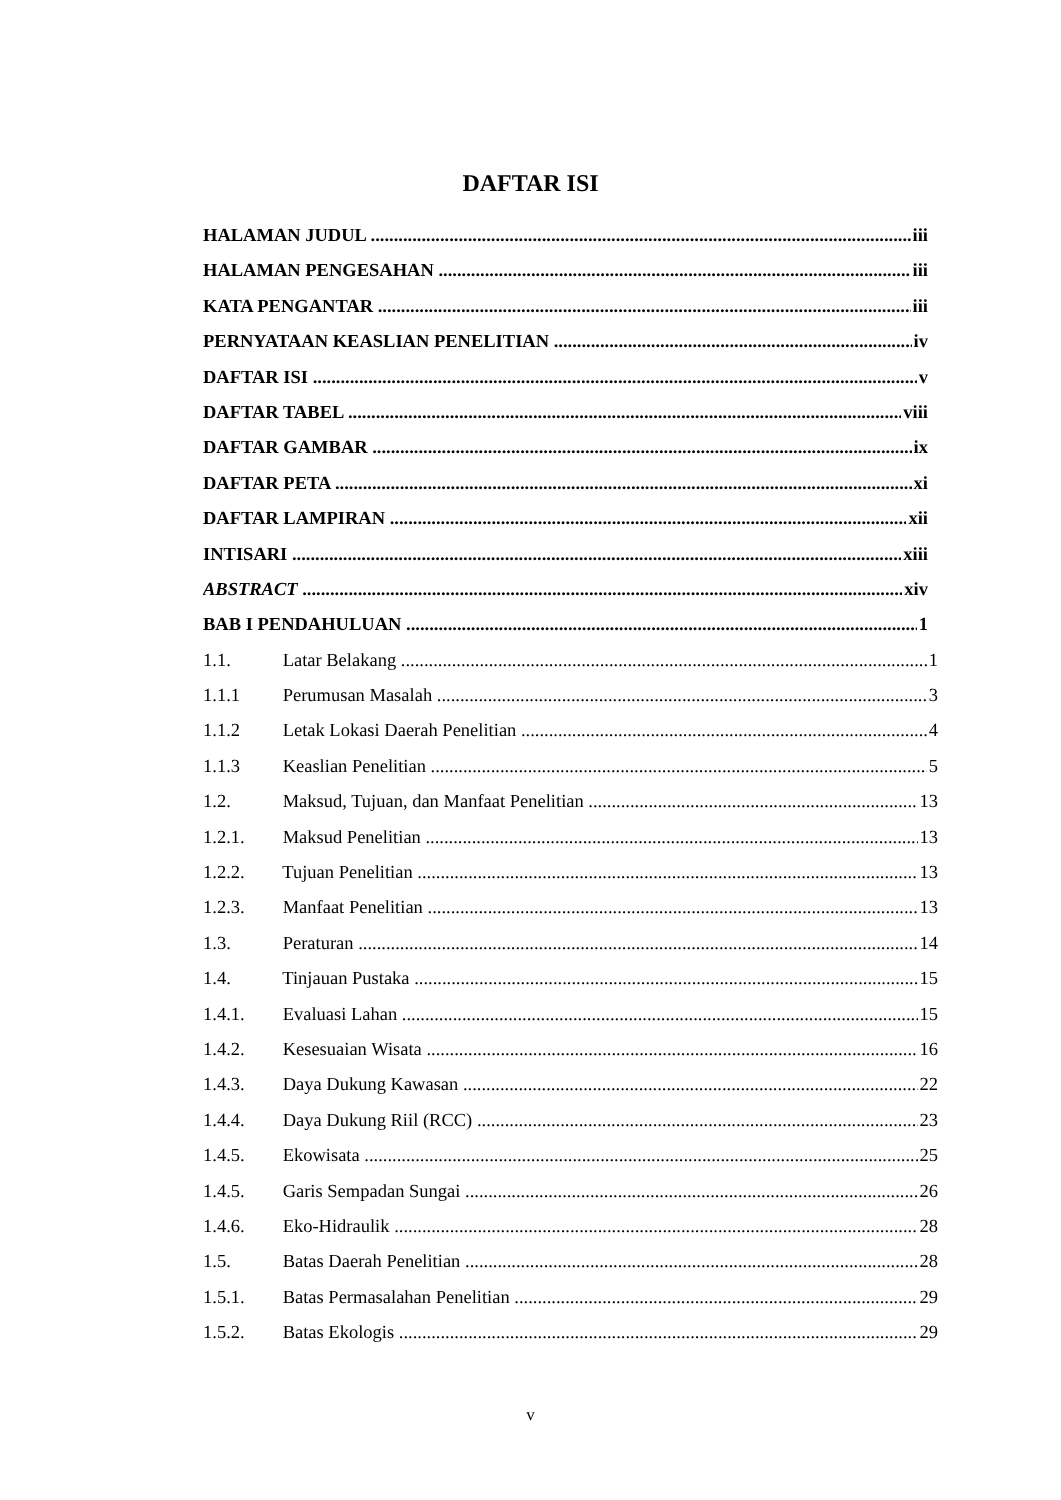DAFTAR ISI
HALAMAN JUDUL iii
HALAMAN PENGESAHAN iii
KATA PENGANTAR iii
PERNYATAAN KEASLIAN PENELITIAN iv
DAFTAR ISI v
DAFTAR TABEL viii
DAFTAR GAMBAR ix
DAFTAR PETA xi
DAFTAR LAMPIRAN xii
INTISARI xiii
ABSTRACT xiv
BAB I PENDAHULUAN 1
1.1. Latar Belakang 1
1.1.1 Perumusan Masalah 3
1.1.2 Letak Lokasi Daerah Penelitian 4
1.1.3 Keaslian Penelitian 5
1.2. Maksud, Tujuan, dan Manfaat Penelitian 13
1.2.1. Maksud Penelitian 13
1.2.2. Tujuan Penelitian 13
1.2.3. Manfaat Penelitian 13
1.3. Peraturan 14
1.4. Tinjauan Pustaka 15
1.4.1. Evaluasi Lahan 15
1.4.2. Kesesuaian Wisata 16
1.4.3. Daya Dukung Kawasan 22
1.4.4. Daya Dukung Riil (RCC) 23
1.4.5. Ekowisata 25
1.4.5. Garis Sempadan Sungai 26
1.4.6. Eko-Hidraulik 28
1.5. Batas Daerah Penelitian 28
1.5.1. Batas Permasalahan Penelitian 29
1.5.2. Batas Ekologis 29
v